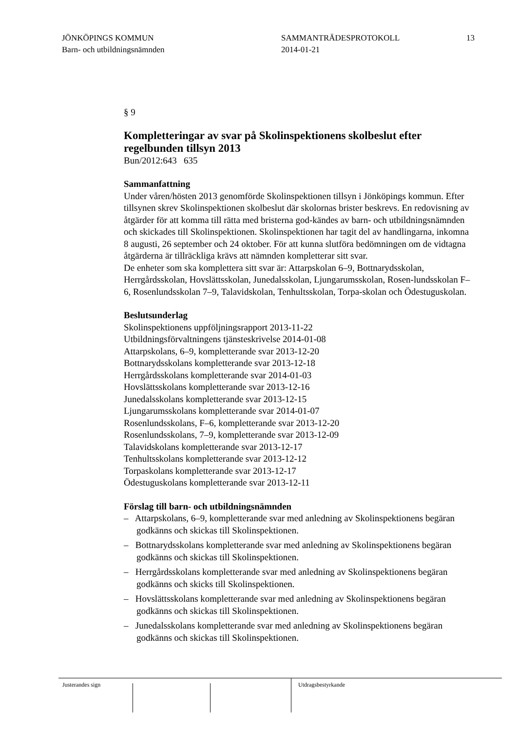JÖNKÖPINGS KOMMUN
Barn- och utbildningsnämnden
SAMMANTRÄDESPROTOKOLL
2014-01-21
13
§ 9
Kompletteringar av svar på Skolinspektionens skolbeslut efter regelbunden tillsyn 2013
Bun/2012:643 635
Sammanfattning
Under våren/hösten 2013 genomförde Skolinspektionen tillsyn i Jönköpings kommun. Efter tillsynen skrev Skolinspektionen skolbeslut där skolornas brister beskrevs. En redovisning av åtgärder för att komma till rätta med bristerna god-kändes av barn- och utbildningsnämnden och skickades till Skolinspektionen. Skolinspektionen har tagit del av handlingarna, inkomna 8 augusti, 26 september och 24 oktober. För att kunna slutföra bedömningen om de vidtagna åtgärderna är tillräckliga krävs att nämnden kompletterar sitt svar.
De enheter som ska komplettera sitt svar är: Attarpskolan 6–9, Bottnarydsskolan, Herrgårdsskolan, Hovslättsskolan, Junedalsskolan, Ljungarumsskolan, Rosen-lundsskolan F–6, Rosenlundsskolan 7–9, Talavidskolan, Tenhultsskolan, Torpa-skolan och Ödestuguskolan.
Beslutsunderlag
Skolinspektionens uppföljningsrapport 2013-11-22
Utbildningsförvaltningens tjänsteskrivelse 2014-01-08
Attarpskolans, 6–9, kompletterande svar 2013-12-20
Bottnarydsskolans kompletterande svar 2013-12-18
Herrgårdsskolans kompletterande svar 2014-01-03
Hovslättsskolans kompletterande svar 2013-12-16
Junedalsskolans kompletterande svar 2013-12-15
Ljungarumsskolans kompletterande svar 2014-01-07
Rosenlundsskolans, F–6, kompletterande svar 2013-12-20
Rosenlundsskolans, 7–9, kompletterande svar 2013-12-09
Talavidskolans kompletterande svar 2013-12-17
Tenhultsskolans kompletterande svar 2013-12-12
Torpaskolans kompletterande svar 2013-12-17
Ödestuguskolans kompletterande svar 2013-12-11
Förslag till barn- och utbildningsnämnden
– Attarpskolans, 6–9, kompletterande svar med anledning av Skolinspektionens begäran godkänns och skickas till Skolinspektionen.
– Bottnarydsskolans kompletterande svar med anledning av Skolinspektionens begäran godkänns och skickas till Skolinspektionen.
– Herrgårdsskolans kompletterande svar med anledning av Skolinspektionens begäran godkänns och skicks till Skolinspektionen.
– Hovslättsskolans kompletterande svar med anledning av Skolinspektionens begäran godkänns och skickas till Skolinspektionen.
– Junedalsskolans kompletterande svar med anledning av Skolinspektionens begäran godkänns och skickas till Skolinspektionen.
Justerandes sign Utdragsbestyrkande